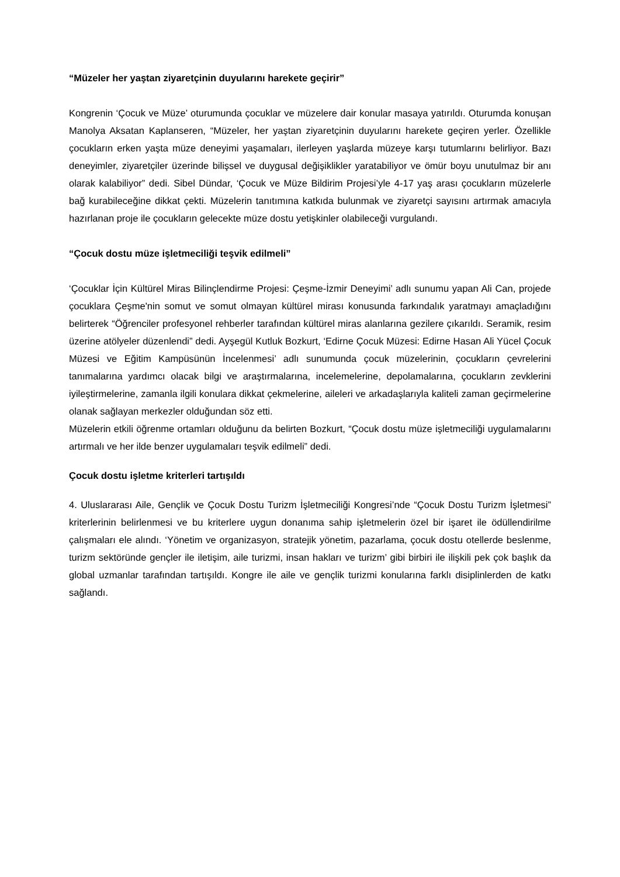“Müzeler her yaştan ziyaretçinin duyularını harekete geçirir”
Kongrenin ‘Çocuk ve Müze’ oturumunda çocuklar ve müzelere dair konular masaya yatırıldı. Oturumda konuşan Manolya Aksatan Kaplanseren, “Müzeler, her yaştan ziyaretçinin duyularını harekete geçiren yerler. Özellikle çocukların erken yaşta müze deneyimi yaşamaları, ilerleyen yaşlarda müzeye karşı tutumlarını belirliyor. Bazı deneyimler, ziyaretçiler üzerinde bilişsel ve duygusal değişiklikler yaratabiliyor ve ömür boyu unutulmaz bir anı olarak kalabiliyor” dedi. Sibel Dündar, ‘Çocuk ve Müze Bildirim Projesi’yle 4-17 yaş arası çocukların müzelerle bağ kurabileceğine dikkat çekti. Müzelerin tanıtımına katkıda bulunmak ve ziyaretçi sayısını artırmak amacıyla hazırlanan proje ile çocukların gelecekte müze dostu yetişkinler olabileceği vurgulandı.
“Çocuk dostu müze işletmeciliği teşvik edilmeli”
‘Çocuklar İçin Kültürel Miras Bilinçlendirme Projesi: Çeşme-İzmir Deneyimi’ adlı sunumu yapan Ali Can, projede çocuklara Çeşme'nin somut ve somut olmayan kültürel mirası konusunda farkındalık yaratmayı amaçladığını belirterek “Öğrenciler profesyonel rehberler tarafından kültürel miras alanlarına gezilere çıkarıldı. Seramik, resim üzerine atölyeler düzenlendi” dedi. Ayşegül Kutluk Bozkurt, ‘Edirne Çocuk Müzesi: Edirne Hasan Ali Yücel Çocuk Müzesi ve Eğitim Kampüsünün İncelenmesi’ adlı sunumunda çocuk müzelerinin, çocukların çevrelerini tanımalarına yardımcı olacak bilgi ve araştırmalarına, incelemelerine, depolamalarına, çocukların zevklerini iyileştirmelerine, zamanla ilgili konulara dikkat çekmelerine, aileleri ve arkadaşlarıyla kaliteli zaman geçirmelerine olanak sağlayan merkezler olduğundan söz etti.
Müzelerin etkili öğrenme ortamları olduğunu da belirten Bozkurt, “Çocuk dostu müze işletmeciliği uygulamalarını artırmalı ve her ilde benzer uygulamaları teşvik edilmeli” dedi.
Çocuk dostu işletme kriterleri tartışıldı
4. Uluslararası Aile, Gençlik ve Çocuk Dostu Turizm İşletmeciliği Kongresi’nde “Çocuk Dostu Turizm İşletmesi” kriterlerinin belirlenmesi ve bu kriterlere uygun donanıma sahip işletmelerin özel bir işaret ile ödüllendirilme çalışmaları ele alındı. ‘Yönetim ve organizasyon, stratejik yönetim, pazarlama, çocuk dostu otellerde beslenme, turizm sektöründe gençler ile iletişim, aile turizmi, insan hakları ve turizm’ gibi birbiri ile ilişkili pek çok başlık da global uzmanlar tarafından tartışıldı. Kongre ile aile ve gençlik turizmi konularına farklı disiplinlerden de katkı sağlandı.